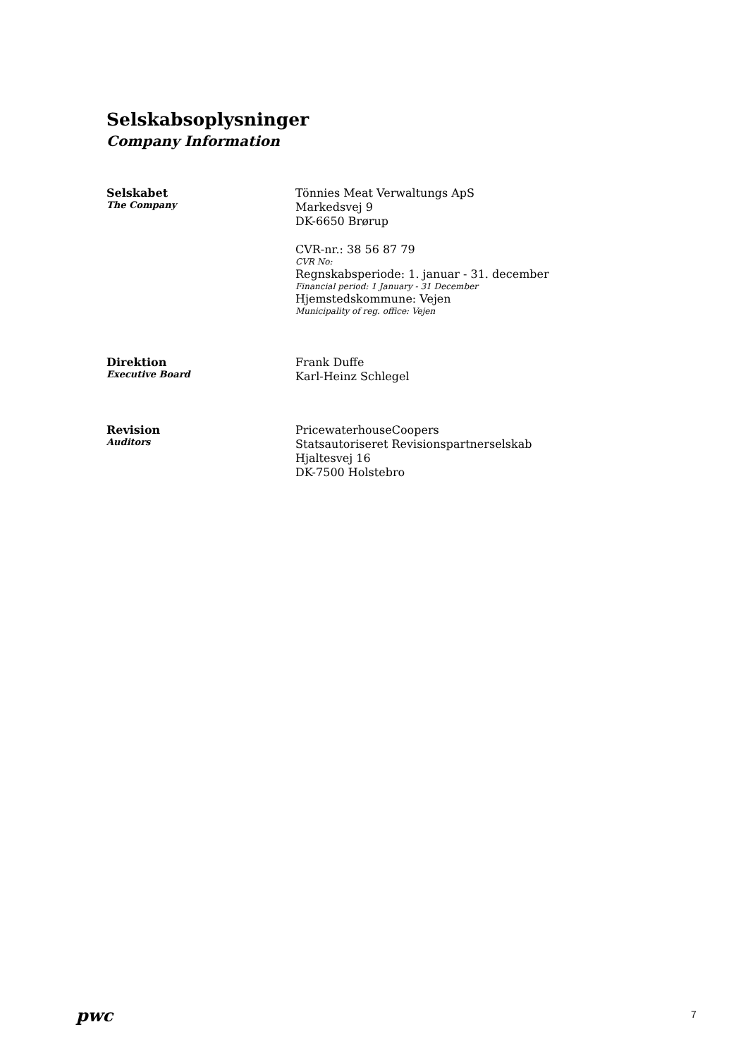Selskabsoplysninger
Company Information
Selskabet
The Company
Tönnies Meat Verwaltungs ApS
Markedsvej 9
DK-6650 Brørup
CVR-nr.: 38 56 87 79
CVR No:
Regnskabsperiode: 1. januar - 31. december
Financial period: 1 January - 31 December
Hjemstedskommune: Vejen
Municipality of reg. office: Vejen
Direktion
Executive Board
Frank Duffe
Karl-Heinz Schlegel
Revision
Auditors
PricewaterhouseCoopers
Statsautoriseret Revisionspartnerselskab
Hjaltesvej 16
DK-7500 Holstebro
pwc 7